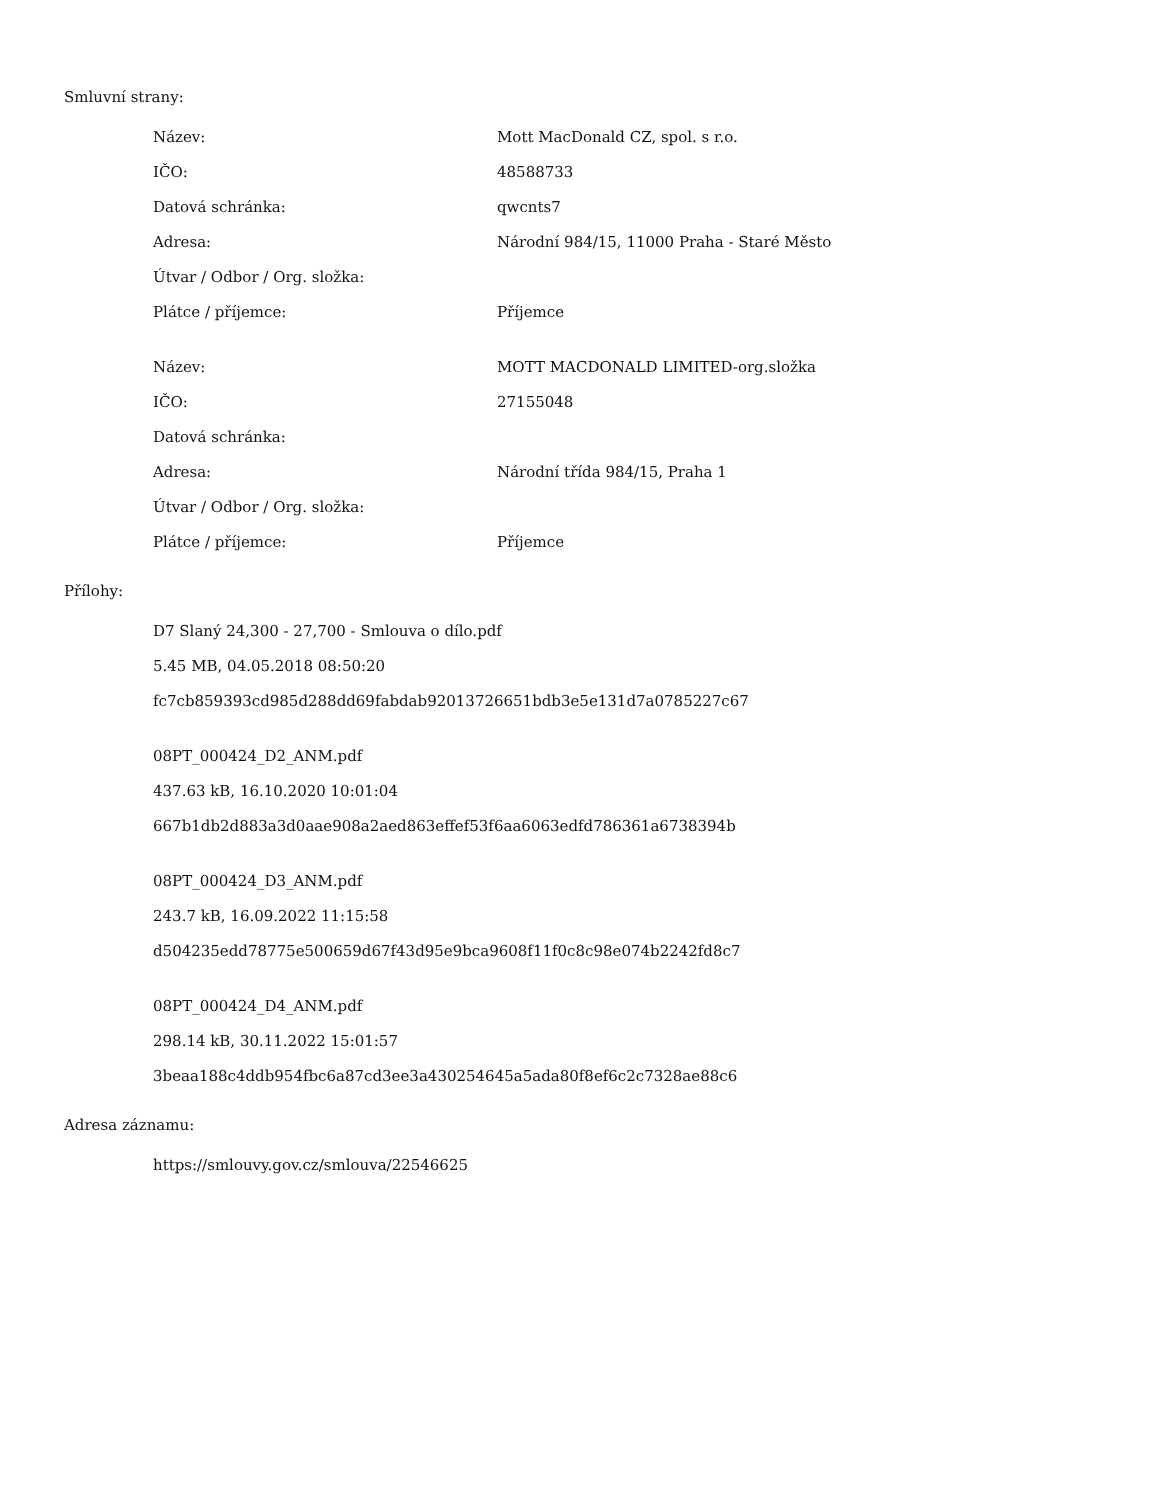Smluvní strany:
| Název: | Mott MacDonald CZ, spol. s r.o. |
| IČO: | 48588733 |
| Datová schránka: | qwcnts7 |
| Adresa: | Národní 984/15, 11000 Praha - Staré Město |
| Útvar / Odbor / Org. složka: | |
| Plátce / příjemce: | Příjemce |
| Název: | MOTT MACDONALD LIMITED-org.složka |
| IČO: | 27155048 |
| Datová schránka: | |
| Adresa: | Národní třída 984/15, Praha 1 |
| Útvar / Odbor / Org. složka: | |
| Plátce / příjemce: | Příjemce |
Přílohy:
D7 Slaný 24,300 - 27,700 - Smlouva o dílo.pdf
5.45 MB, 04.05.2018 08:50:20
fc7cb859393cd985d288dd69fabdab92013726651bdb3e5e131d7a0785227c67
08PT_000424_D2_ANM.pdf
437.63 kB, 16.10.2020 10:01:04
667b1db2d883a3d0aae908a2aed863effef53f6aa6063edfd786361a6738394b
08PT_000424_D3_ANM.pdf
243.7 kB, 16.09.2022 11:15:58
d504235edd78775e500659d67f43d95e9bca9608f11f0c8c98e074b2242fd8c7
08PT_000424_D4_ANM.pdf
298.14 kB, 30.11.2022 15:01:57
3beaa188c4ddb954fbc6a87cd3ee3a430254645a5ada80f8ef6c2c7328ae88c6
Adresa záznamu:
https://smlouvy.gov.cz/smlouva/22546625